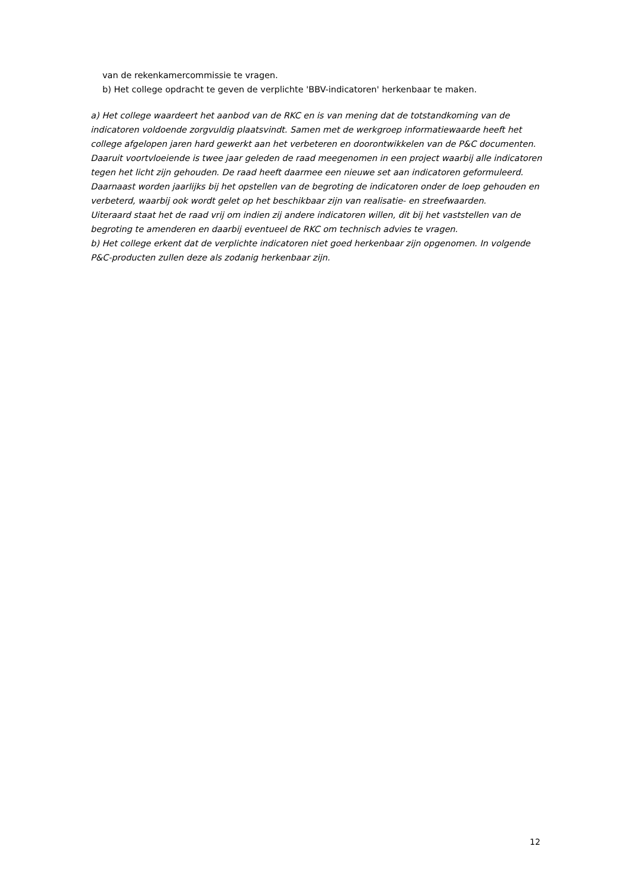van de rekenkamercommissie te vragen.
b) Het college opdracht te geven de verplichte 'BBV-indicatoren' herkenbaar te maken.
a) Het college waardeert het aanbod van de RKC en is van mening dat de totstandkoming van de indicatoren voldoende zorgvuldig plaatsvindt. Samen met de werkgroep informatiewaarde heeft het college afgelopen jaren hard gewerkt aan het verbeteren en doorontwikkelen van de P&C documenten. Daaruit voortvloeiende is twee jaar geleden de raad meegenomen in een project waarbij alle indicatoren tegen het licht zijn gehouden. De raad heeft daarmee een nieuwe set aan indicatoren geformuleerd. Daarnaast worden jaarlijks bij het opstellen van de begroting de indicatoren onder de loep gehouden en verbeterd, waarbij ook wordt gelet op het beschikbaar zijn van realisatie- en streefwaarden.
Uiteraard staat het de raad vrij om indien zij andere indicatoren willen, dit bij het vaststellen van de begroting te amenderen en daarbij eventueel de RKC om technisch advies te vragen.
b) Het college erkent dat de verplichte indicatoren niet goed herkenbaar zijn opgenomen. In volgende P&C-producten zullen deze als zodanig herkenbaar zijn.
12